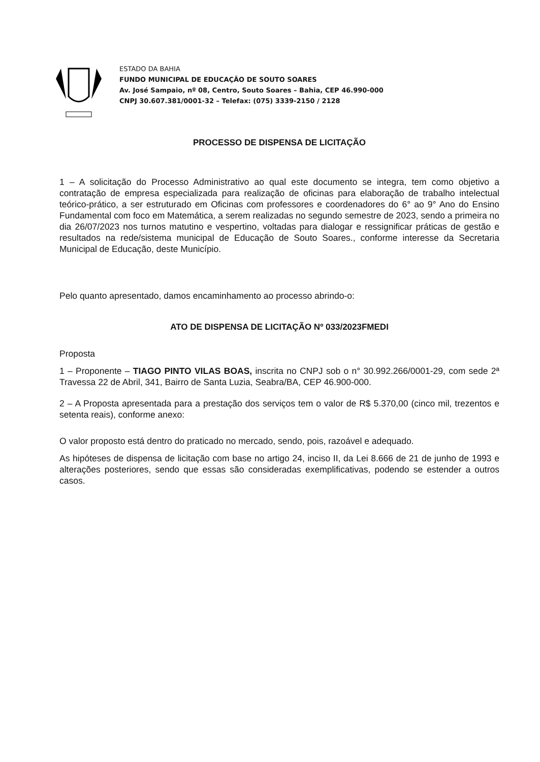ESTADO DA BAHIA
FUNDO MUNICIPAL DE EDUCAÇÃO DE SOUTO SOARES
Av. José Sampaio, nº 08, Centro, Souto Soares – Bahia, CEP 46.990-000
CNPJ 30.607.381/0001-32 – Telefax: (075) 3339-2150 / 2128
PROCESSO DE DISPENSA DE LICITAÇÃO
1 – A solicitação do Processo Administrativo ao qual este documento se integra, tem como objetivo a contratação de empresa especializada para realização de oficinas para elaboração de trabalho intelectual teórico-prático, a ser estruturado em Oficinas com professores e coordenadores do 6° ao 9° Ano do Ensino Fundamental com foco em Matemática, a serem realizadas no segundo semestre de 2023, sendo a primeira no dia 26/07/2023 nos turnos matutino e vespertino, voltadas para dialogar e ressignificar práticas de gestão e resultados na rede/sistema municipal de Educação de Souto Soares., conforme interesse da Secretaria Municipal de Educação, deste Município.
Pelo quanto apresentado, damos encaminhamento ao processo abrindo-o:
ATO DE DISPENSA DE LICITAÇÃO Nº 033/2023FMEDI
Proposta
1 – Proponente – TIAGO PINTO VILAS BOAS, inscrita no CNPJ sob o n° 30.992.266/0001-29, com sede 2ª Travessa 22 de Abril, 341, Bairro de Santa Luzia, Seabra/BA, CEP 46.900-000.
2 – A Proposta apresentada para a prestação dos serviços tem o valor de R$ 5.370,00 (cinco mil, trezentos e setenta reais), conforme anexo:
O valor proposto está dentro do praticado no mercado, sendo, pois, razoável e adequado.
As hipóteses de dispensa de licitação com base no artigo 24, inciso II, da Lei 8.666 de 21 de junho de 1993 e alterações posteriores, sendo que essas são consideradas exemplificativas, podendo se estender a outros casos.